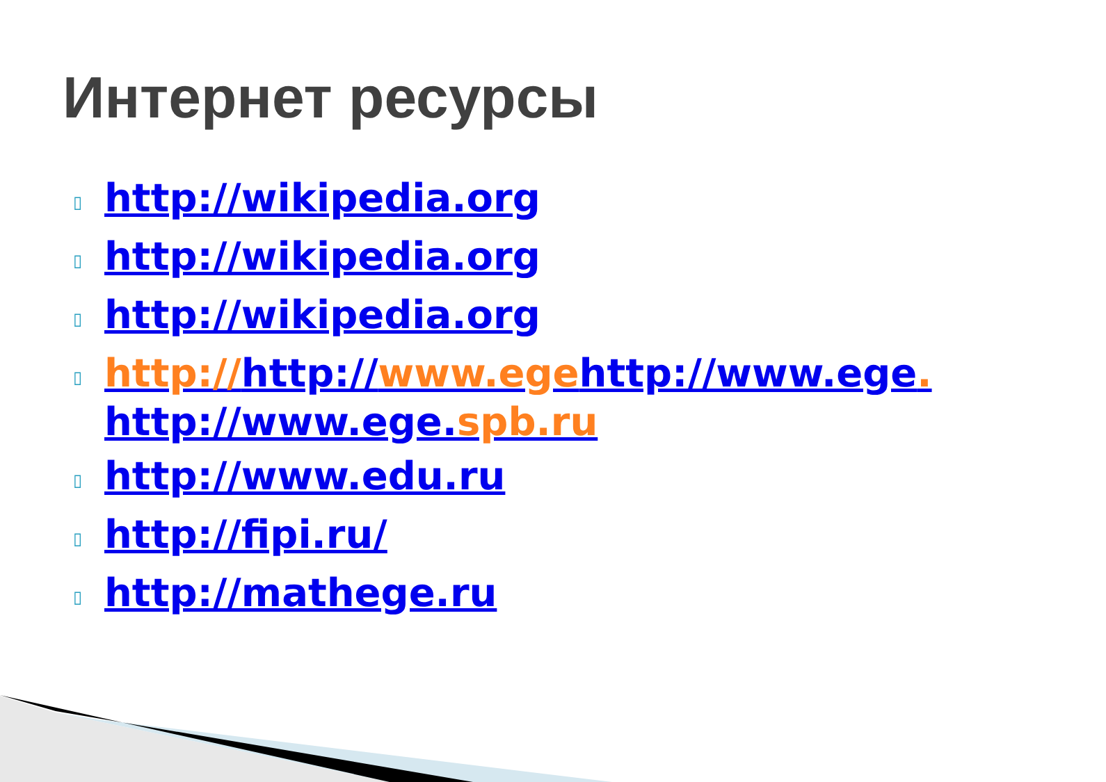Интернет ресурсы
▯ http://wikipedia.org
▯ http://wikipedia.org
▯ http://wikipedia.org
▯ http://http://www.egehttp://www.ege. http://www.ege.spb.ru
▯ http://www.edu.ru
▯ http://fipi.ru/
▯ http://mathege.ru